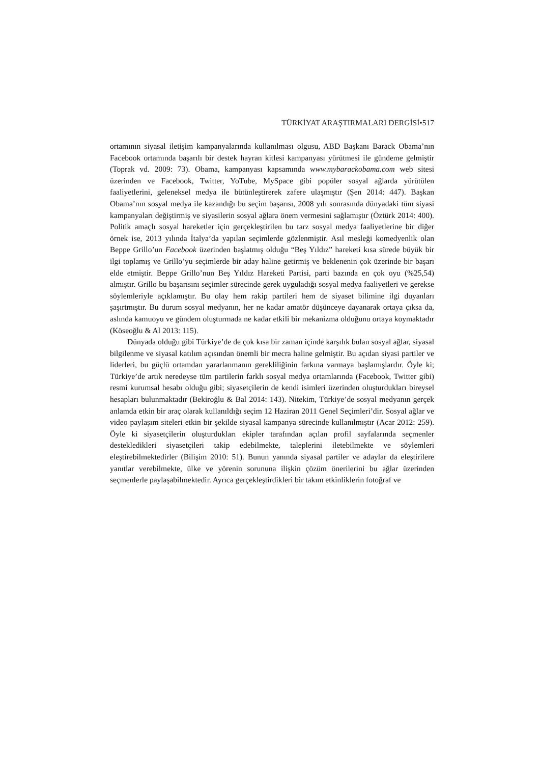TÜRKİYAT ARAŞTIRMALARI DERGİSİ•517
ortamının siyasal iletişim kampanyalarında kullanılması olgusu, ABD Başkanı Barack Obama’nın Facebook ortamında başarılı bir destek hayran kitlesi kampanyası yürütmesi ile gündeme gelmiştir (Toprak vd. 2009: 73). Obama, kampanyası kapsamında www.mybarackobama.com web sitesi üzerinden ve Facebook, Twitter, YoTube, MySpace gibi popüler sosyal ağlarda yürütülen faaliyetlerini, geleneksel medya ile bütünleştirerek zafere ulaşmıştır (Şen 2014: 447). Başkan Obama’nın sosyal medya ile kazandığı bu seçim başarısı, 2008 yılı sonrasında dünyadaki tüm siyasi kampanyaları değiştirmiş ve siyasilerin sosyal ağlara önem vermesini sağlamıştır (Öztürk 2014: 400). Politik amaçlı sosyal hareketler için gerçekleştirilen bu tarz sosyal medya faaliyetlerine bir diğer örnek ise, 2013 yılında İtalya’da yapılan seçimlerde gözlenmiştir. Asıl mesleği komedyenlik olan Beppe Grillo’un Facebook üzerinden başlatmış olduğu “Beş Yıldız” hareketi kısa sürede büyük bir ilgi toplamış ve Grillo’yu seçimlerde bir aday haline getirmiş ve beklenenin çok üzerinde bir başarı elde etmiştir. Beppe Grillo’nun Beş Yıldız Hareketi Partisi, parti bazında en çok oyu (%25,54) almıştır. Grillo bu başarısını seçimler sürecinde gerek uyguladığı sosyal medya faaliyetleri ve gerekse söylemleriyle açıklamıştır. Bu olay hem rakip partileri hem de siyaset bilimine ilgi duyanları şaşırtmıştır. Bu durum sosyal medyanın, her ne kadar amatör düşünceye dayanarak ortaya çıksa da, aslında kamuoyu ve gündem oluşturmada ne kadar etkili bir mekanizma olduğunu ortaya koymaktadır (Köseoğlu & Al 2013: 115).
Dünyada olduğu gibi Türkiye’de de çok kısa bir zaman içinde karşılık bulan sosyal ağlar, siyasal bilgilenme ve siyasal katılım açısından önemli bir mecra haline gelmiştir. Bu açıdan siyasi partiler ve liderleri, bu güçlü ortamdan yararlanmanın gerekliliğinin farkına varmaya başlamışlardır. Öyle ki; Türkiye’de artık neredeyse tüm partilerin farklı sosyal medya ortamlarında (Facebook, Twitter gibi) resmi kurumsal hesabı olduğu gibi; siyasetçilerin de kendi isimleri üzerinden oluşturdukları bireysel hesapları bulunmaktadır (Bekiroğlu & Bal 2014: 143). Nitekim, Türkiye’de sosyal medyanın gerçek anlamda etkin bir araç olarak kullanıldığı seçim 12 Haziran 2011 Genel Seçimleri’dir. Sosyal ağlar ve video paylaşım siteleri etkin bir şekilde siyasal kampanya sürecinde kullanılmıştır (Acar 2012: 259). Öyle ki siyasetçilerin oluşturdukları ekipler tarafından açılan profil sayfalarında seçmenler destekledikleri siyasetçileri takip edebilmekte, taleplerini iletebilmekte ve söylemleri eleştirebilmektedirler (Bilişim 2010: 51). Bunun yanında siyasal partiler ve adaylar da eleştirilere yanıtlar verebilmekte, ülke ve yörenin sorununa ilişkin çözüm önerilerini bu ağlar üzerinden seçmenlerle paylaşabilmektedir. Ayrıca gerçekleştirdikleri bir takım etkinliklerin fotoğraf ve